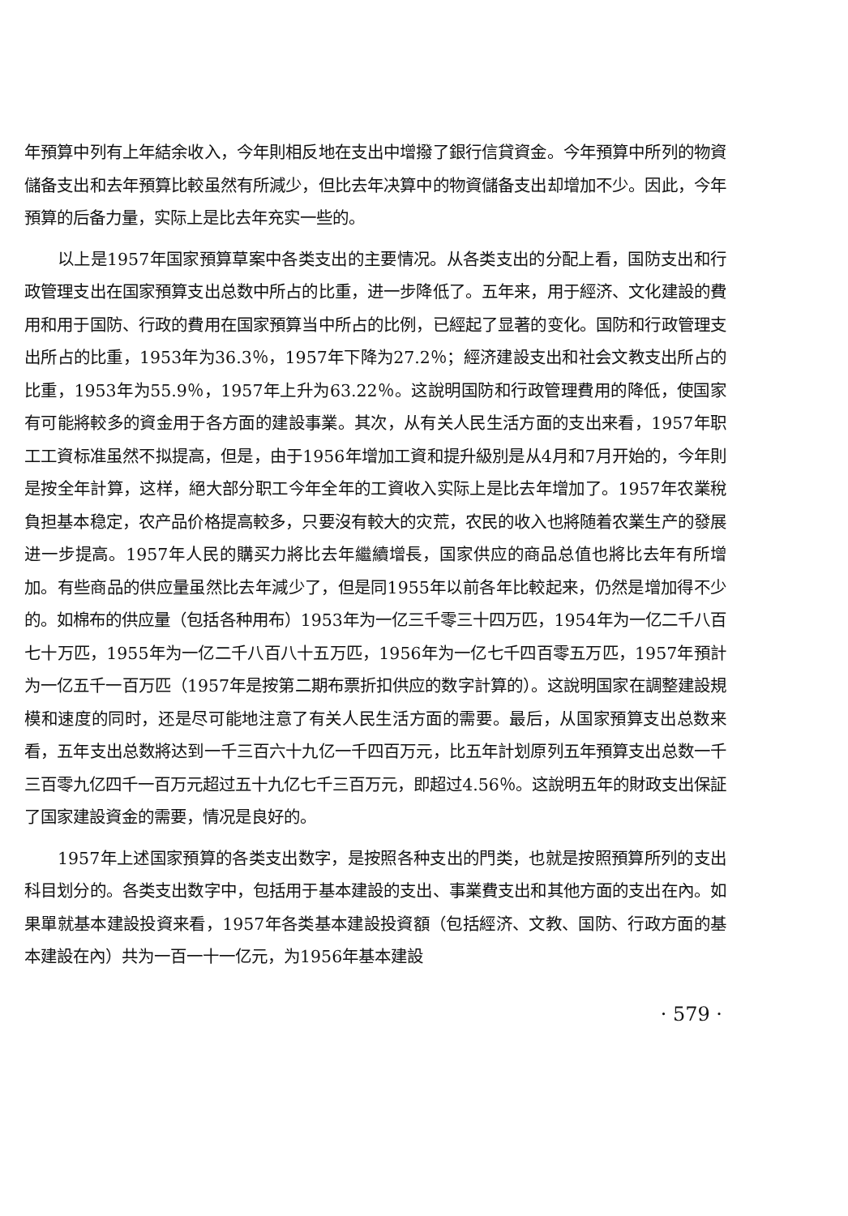年預算中列有上年結余收入，今年則相反地在支出中增撥了銀行信貸資金。今年預算中所列的物資儲备支出和去年預算比較虽然有所減少，但比去年决算中的物資儲备支出却增加不少。因此，今年預算的后备力量，实际上是比去年充实一些的。
以上是1957年国家預算草案中各类支出的主要情况。从各类支出的分配上看，国防支出和行政管理支出在国家預算支出总数中所占的比重，进一步降低了。五年来，用于經济、文化建設的費用和用于国防、行政的費用在国家預算当中所占的比例，已經起了显著的变化。国防和行政管理支出所占的比重，1953年为36.3％，1957年下降为27.2％；經济建設支出和社会文教支出所占的比重，1953年为55.9％，1957年上升为63.22％。这說明国防和行政管理費用的降低，使国家有可能將較多的資金用于各方面的建設事業。其次，从有关人民生活方面的支出来看，1957年职工工資标准虽然不拟提高，但是，由于1956年增加工資和提升級別是从4月和7月开始的，今年則是按全年計算，这样，絕大部分职工今年全年的工資收入实际上是比去年增加了。1957年农業稅負担基本稳定，农产品价格提高較多，只要沒有較大的灾荒，农民的收入也將随着农業生产的發展进一步提高。1957年人民的購买力將比去年繼續增長，国家供应的商品总值也將比去年有所增加。有些商品的供应量虽然比去年減少了，但是同1955年以前各年比較起来，仍然是增加得不少的。如棉布的供应量（包括各种用布）1953年为一亿三千零三十四万匹，1954年为一亿二千八百七十万匹，1955年为一亿二千八百八十五万匹，1956年为一亿七千四百零五万匹，1957年預計为一亿五千一百万匹（1957年是按第二期布票折扣供应的数字計算的）。这說明国家在調整建設規模和速度的同时，还是尽可能地注意了有关人民生活方面的需要。最后，从国家預算支出总数来看，五年支出总数將达到一千三百六十九亿一千四百万元，比五年計划原列五年預算支出总数一千三百零九亿四千一百万元超过五十九亿七千三百万元，即超过4.56％。这說明五年的財政支出保証了国家建設資金的需要，情况是良好的。
1957年上述国家預算的各类支出数字，是按照各种支出的門类，也就是按照預算所列的支出科目划分的。各类支出数字中，包括用于基本建設的支出、事業費支出和其他方面的支出在內。如果單就基本建設投資来看，1957年各类基本建設投資額（包括經济、文教、国防、行政方面的基本建設在內）共为一百一十一亿元，为1956年基本建設
· 579 ·